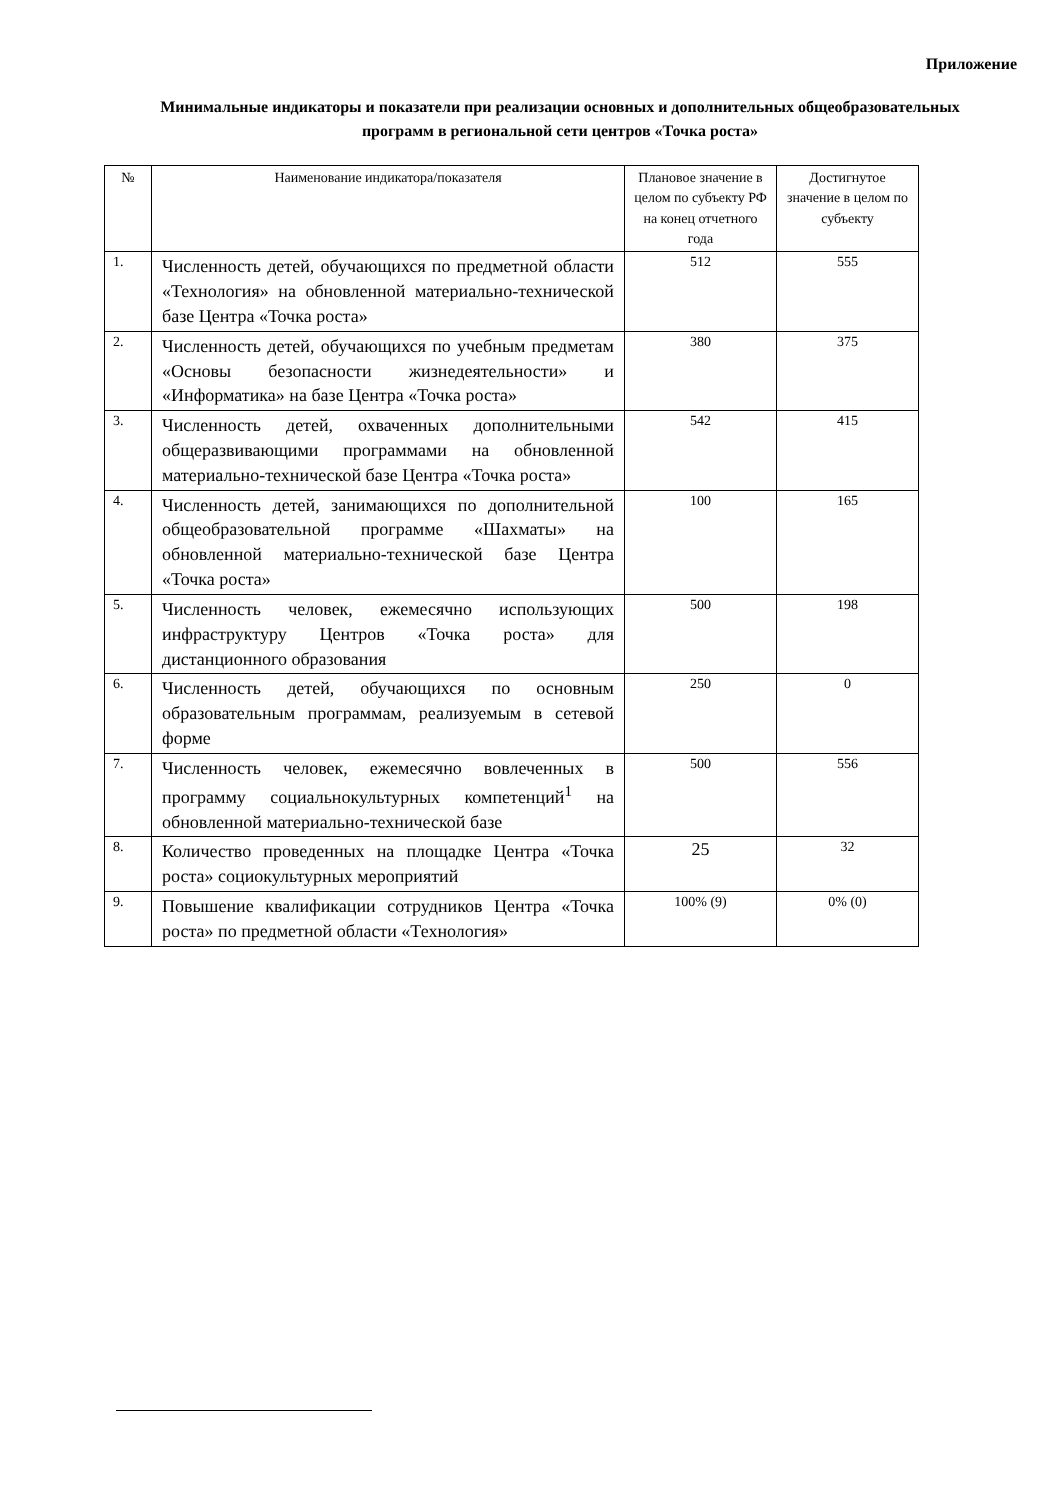Приложение
Минимальные индикаторы и показатели при реализации основных и дополнительных общеобразовательных программ в региональной сети центров «Точка роста»
| № | Наименование индикатора/показателя | Плановое значение в целом по субъекту РФ на конец отчетного года | Достигнутое значение в целом по субъекту |
| --- | --- | --- | --- |
| 1. | Численность детей, обучающихся по предметной области «Технология» на обновленной материально-технической базе Центра «Точка роста» | 512 | 555 |
| 2. | Численность детей, обучающихся по учебным предметам «Основы безопасности жизнедеятельности» и «Информатика» на базе Центра «Точка роста» | 380 | 375 |
| 3. | Численность детей, охваченных дополнительными общеразвивающими программами на обновленной материально-технической базе Центра «Точка роста» | 542 | 415 |
| 4. | Численность детей, занимающихся по дополнительной общеобразовательной программе «Шахматы» на обновленной материально-технической базе Центра «Точка роста» | 100 | 165 |
| 5. | Численность человек, ежемесячно использующих инфраструктуру Центров «Точка роста» для дистанционного образования | 500 | 198 |
| 6. | Численность детей, обучающихся по основным образовательным программам, реализуемым в сетевой форме | 250 | 0 |
| 7. | Численность человек, ежемесячно вовлеченных в программу социальнокультурных компетенций<sup>1</sup> на обновленной материально-технической базе | 500 | 556 |
| 8. | Количество проведенных на площадке Центра «Точка роста» социокультурных мероприятий | 25 | 32 |
| 9. | Повышение квалификации сотрудников Центра «Точка роста» по предметной области «Технология» | 100% (9) | 0% (0) |